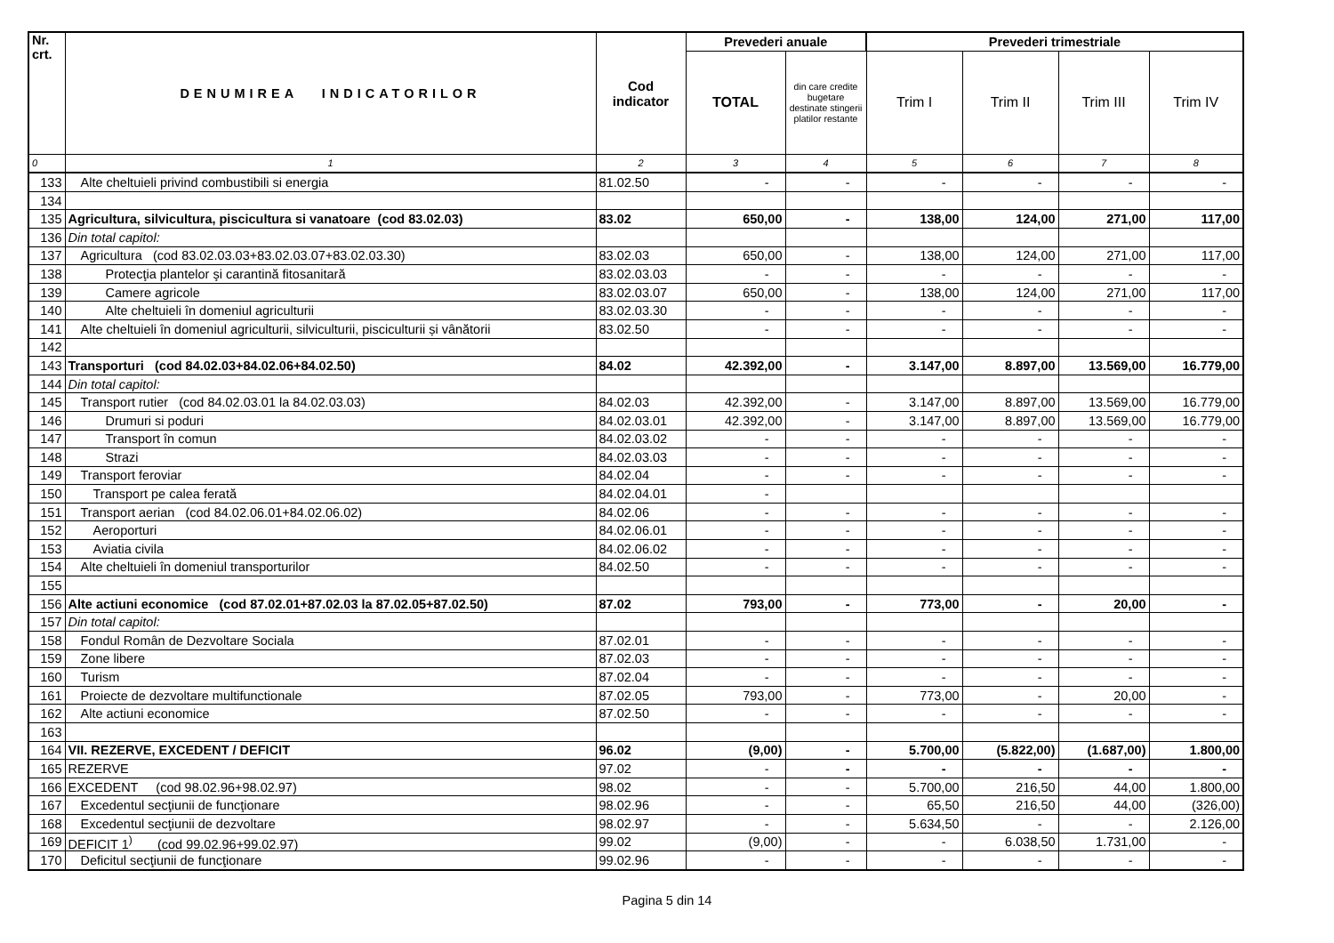| Nr. crt. | DENUMIREA INDICATORILOR | Cod indicator | Prevederi anuale | | Prevederi trimestriale | | | |
| --- | --- | --- | --- | --- | --- | --- | --- | --- |
| | | | TOTAL | din care credite bugetare destinate stingerii platilor restante | Trim I | Trim II | Trim III | Trim IV |
| 0 | 1 | 2 | 3 | 4 | 5 | 6 | 7 | 8 |
| 133 | Alte cheltuieli privind combustibili si energia | 81.02.50 | - | - | - | - | - | - |
| 134 | | | | | | | | |
| 135 | Agricultura, silvicultura, piscicultura si vanatoare (cod 83.02.03) | 83.02 | 650,00 | - | 138,00 | 124,00 | 271,00 | 117,00 |
| 136 | Din total capitol: | | | | | | | |
| 137 | Agricultura (cod 83.02.03.03+83.02.03.07+83.02.03.30) | 83.02.03 | 650,00 | - | 138,00 | 124,00 | 271,00 | 117,00 |
| 138 | Protecţia plantelor şi carantină fitosanitară | 83.02.03.03 | - | - | - | - | - | - |
| 139 | Camere agricole | 83.02.03.07 | 650,00 | - | 138,00 | 124,00 | 271,00 | 117,00 |
| 140 | Alte cheltuieli în domeniul agriculturii | 83.02.03.30 | - | - | - | - | - | - |
| 141 | Alte cheltuieli în domeniul agriculturii, silviculturii, pisciculturii și vânătorii | 83.02.50 | - | - | - | - | - | - |
| 142 | | | | | | | | |
| 143 | Transporturi (cod 84.02.03+84.02.06+84.02.50) | 84.02 | 42.392,00 | - | 3.147,00 | 8.897,00 | 13.569,00 | 16.779,00 |
| 144 | Din total capitol: | | | | | | | |
| 145 | Transport rutier (cod 84.02.03.01 la 84.02.03.03) | 84.02.03 | 42.392,00 | - | 3.147,00 | 8.897,00 | 13.569,00 | 16.779,00 |
| 146 | Drumuri si poduri | 84.02.03.01 | 42.392,00 | - | 3.147,00 | 8.897,00 | 13.569,00 | 16.779,00 |
| 147 | Transport în comun | 84.02.03.02 | - | - | - | - | - | - |
| 148 | Strazi | 84.02.03.03 | - | - | - | - | - | - |
| 149 | Transport feroviar | 84.02.04 | - | - | - | - | - | - |
| 150 | Transport pe calea ferată | 84.02.04.01 | - | | | | | |
| 151 | Transport aerian (cod 84.02.06.01+84.02.06.02) | 84.02.06 | - | - | - | - | - | - |
| 152 | Aeroporturi | 84.02.06.01 | - | - | - | - | - | - |
| 153 | Aviatia civila | 84.02.06.02 | - | - | - | - | - | - |
| 154 | Alte cheltuieli în domeniul transporturilor | 84.02.50 | - | - | - | - | - | - |
| 155 | | | | | | | | |
| 156 | Alte actiuni economice (cod 87.02.01+87.02.03 la 87.02.05+87.02.50) | 87.02 | 793,00 | - | 773,00 | - | 20,00 | - |
| 157 | Din total capitol: | | | | | | | |
| 158 | Fondul Român de Dezvoltare Sociala | 87.02.01 | - | - | - | - | - | - |
| 159 | Zone libere | 87.02.03 | - | - | - | - | - | - |
| 160 | Turism | 87.02.04 | - | - | - | - | - | - |
| 161 | Proiecte de dezvoltare multifunctionale | 87.02.05 | 793,00 | - | 773,00 | - | 20,00 | - |
| 162 | Alte actiuni economice | 87.02.50 | - | - | - | - | - | - |
| 163 | | | | | | | | |
| 164 | VII. REZERVE, EXCEDENT / DEFICIT | 96.02 | (9,00) | - | 5.700,00 | (5.822,00) | (1.687,00) | 1.800,00 |
| 165 | REZERVE | 97.02 | - | - | - | - | - | - |
| 166 | EXCEDENT (cod 98.02.96+98.02.97) | 98.02 | - | - | 5.700,00 | 216,50 | 44,00 | 1.800,00 |
| 167 | Excedentul secţiunii de funcţionare | 98.02.96 | - | - | 65,50 | 216,50 | 44,00 | (326,00) |
| 168 | Excedentul secţiunii de dezvoltare | 98.02.97 | - | - | 5.634,50 | - | - | 2.126,00 |
| 169 | DEFICIT 1<sup>)</sup> (cod 99.02.96+99.02.97) | 99.02 | (9,00) | - | - | 6.038,50 | 1.731,00 | - |
| 170 | Deficitul secţiunii de funcţionare | 99.02.96 | - | - | - | - | - | - |
Pagina 5 din 14